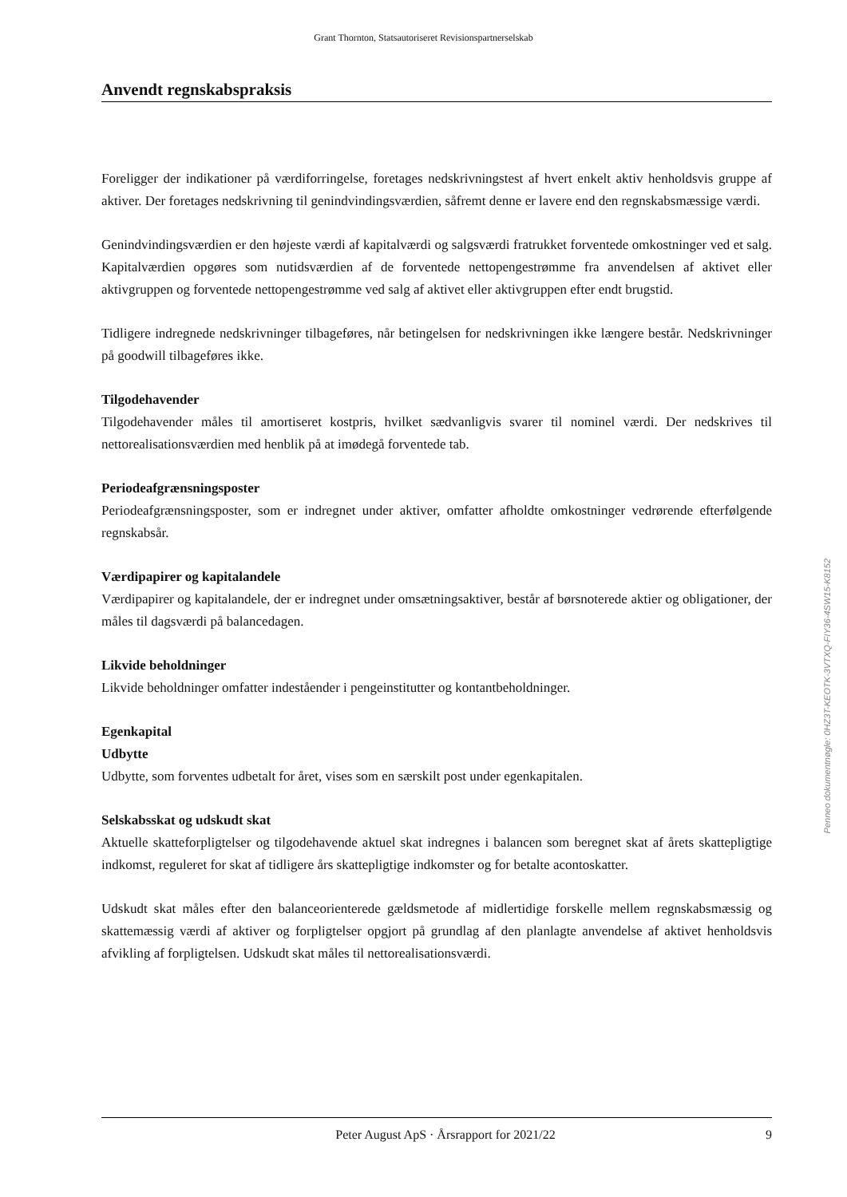Grant Thornton, Statsautoriseret Revisionspartnerselskab
Anvendt regnskabspraksis
Foreligger der indikationer på værdiforringelse, foretages nedskrivningstest af hvert enkelt aktiv henholdsvis gruppe af aktiver. Der foretages nedskrivning til genindvindingsværdien, såfremt denne er lavere end den regnskabsmæssige værdi.
Genindvindingsværdien er den højeste værdi af kapitalværdi og salgsværdi fratrukket forventede omkostninger ved et salg. Kapitalværdien opgøres som nutidsværdien af de forventede nettopengestrømme fra anvendelsen af aktivet eller aktivgruppen og forventede nettopengestrømme ved salg af aktivet eller aktivgruppen efter endt brugstid.
Tidligere indregnede nedskrivninger tilbageføres, når betingelsen for nedskrivningen ikke længere består. Nedskrivninger på goodwill tilbageføres ikke.
Tilgodehavender
Tilgodehavender måles til amortiseret kostpris, hvilket sædvanligvis svarer til nominel værdi. Der nedskrives til nettorealisationsværdien med henblik på at imødegå forventede tab.
Periodeafgrænsningsposter
Periodeafgrænsningsposter, som er indregnet under aktiver, omfatter afholdte omkostninger vedrørende efterfølgende regnskabsår.
Værdipapirer og kapitalandele
Værdipapirer og kapitalandele, der er indregnet under omsætningsaktiver, består af børsnoterede aktier og obligationer, der måles til dagsværdi på balancedagen.
Likvide beholdninger
Likvide beholdninger omfatter indeståender i pengeinstitutter og kontantbeholdninger.
Egenkapital
Udbytte
Udbytte, som forventes udbetalt for året, vises som en særskilt post under egenkapitalen.
Selskabsskat og udskudt skat
Aktuelle skatteforpligtelser og tilgodehavende aktuel skat indregnes i balancen som beregnet skat af årets skattepligtige indkomst, reguleret for skat af tidligere års skattepligtige indkomster og for betalte acontoskatter.
Udskudt skat måles efter den balanceorienterede gældsmetode af midlertidige forskelle mellem regnskabsmæssig og skattemæssig værdi af aktiver og forpligtelser opgjort på grundlag af den planlagte anvendelse af aktivet henholdsvis afvikling af forpligtelsen. Udskudt skat måles til nettorealisationsværdi.
Peter August ApS · Årsrapport for 2021/22 9
Penneo dokumentnøgle: 0HZ3T-KEOTK-3VTXQ-FIY36-4SW15-K8152